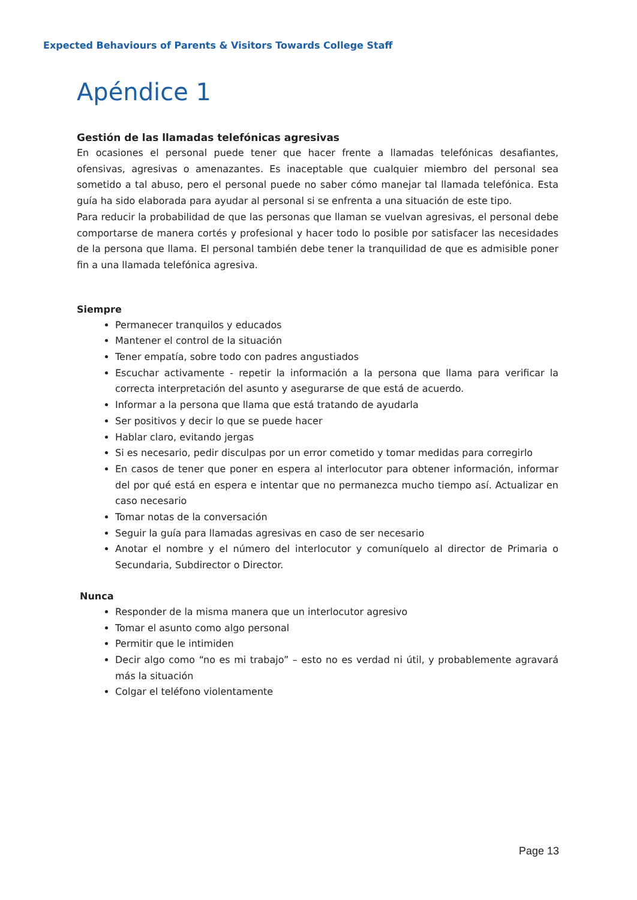Expected Behaviours of Parents & Visitors Towards College Staff
Apéndice 1
Gestión de las llamadas telefónicas agresivas
En ocasiones el personal puede tener que hacer frente a llamadas telefónicas desafiantes, ofensivas, agresivas o amenazantes. Es inaceptable que cualquier miembro del personal sea sometido a tal abuso, pero el personal puede no saber cómo manejar tal llamada telefónica. Esta guía ha sido elaborada para ayudar al personal si se enfrenta a una situación de este tipo.
Para reducir la probabilidad de que las personas que llaman se vuelvan agresivas, el personal debe comportarse de manera cortés y profesional y hacer todo lo posible por satisfacer las necesidades de la persona que llama. El personal también debe tener la tranquilidad de que es admisible poner fin a una llamada telefónica agresiva.
Siempre
Permanecer tranquilos y educados
Mantener el control de la situación
Tener empatía, sobre todo con padres angustiados
Escuchar activamente - repetir la información a la persona que llama para verificar la correcta interpretación del asunto y asegurarse de que está de acuerdo.
Informar a la persona que llama que está tratando de ayudarla
Ser positivos y decir lo que se puede hacer
Hablar claro, evitando jergas
Si es necesario, pedir disculpas por un error cometido y tomar medidas para corregirlo
En casos de tener que poner en espera al interlocutor para obtener información, informar del por qué está en espera e intentar que no permanezca mucho tiempo así. Actualizar en caso necesario
Tomar notas de la conversación
Seguir la guía para llamadas agresivas en caso de ser necesario
Anotar el nombre y el número del interlocutor y comuníquelo al director de Primaria o Secundaria, Subdirector o Director.
Nunca
Responder de la misma manera que un interlocutor agresivo
Tomar el asunto como algo personal
Permitir que le intimiden
Decir algo como “no es mi trabajo” – esto no es verdad ni útil, y probablemente agravará más la situación
Colgar el teléfono violentamente
Page 13